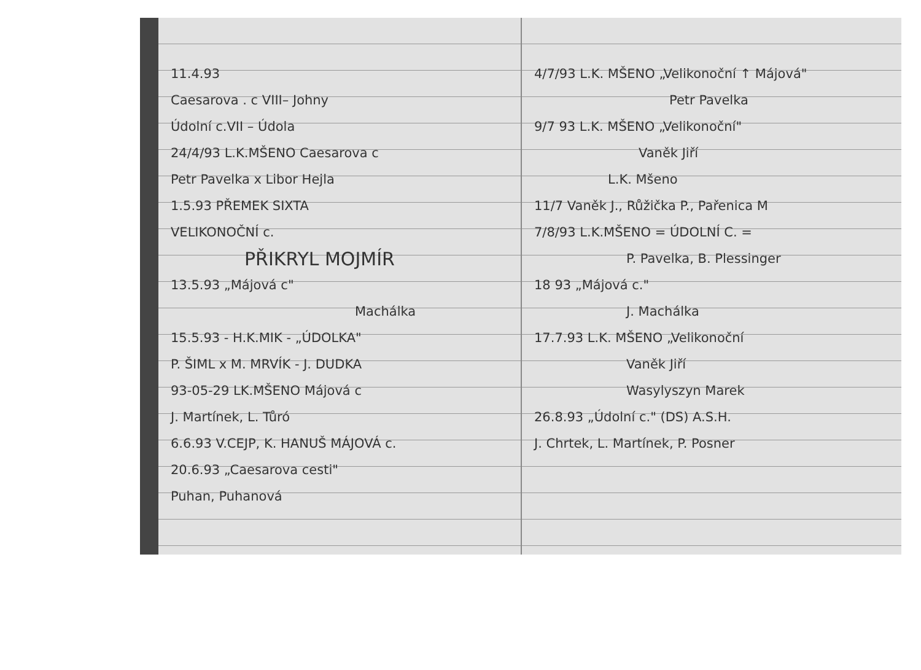11.4.93
Caesarova . c VIII– Johny
Údolní c.VII – Údola
24/4/93 L.K.MŠENO Caesarova c
Petr Pavelka x Libor Hejla
1.5.93 PŘEMEK SIXTA
VELIKONOČNÍ c.
PŘIKRYL MOJMÍR
13.5.93 „Májová c"
Machálka
15.5.93 - H.K.MIK - „ÚDOLKA"
P. ŠIML x M. MRVÍK - J. DUDKA
93-05-29 LK.MŠENO Májová c
J. Martínek, L. Tůró
6.6.93 V.CEJP, K. HANUŠ MÁJOVÁ c.
20.6.93 „Caesarova cesti"
Puhan, Puhanová
4/7/93 L.K. MŠENO „Velikonoční ↑ Májová"
Petr Pavelka
9/7 93 L.K. MŠENO „Velikonoční"
Vaněk Jiří
L.K. Mšeno
11/7 Vaněk J., Růžička P., Pařenica M
7/8/93 L.K.MŠENO = ÚDOLNÍ C. =
P. Pavelka, B. Plessinger
18 93 „Májová c."
J. Machálka
17.7.93 L.K. MŠENO „Velikonoční
Vaněk Jiří
Wasylyszyn Marek
26.8.93 „Údolní c." (DS) A.S.H.
J. Chrtek, L. Martínek, P. Posner